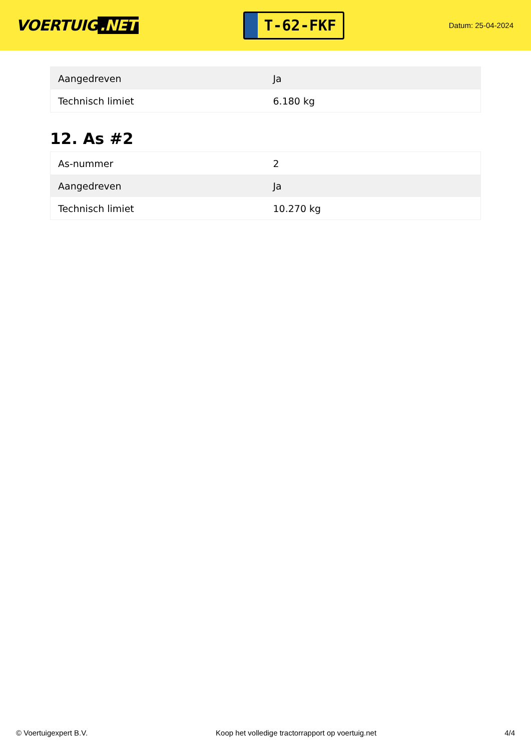VOERTUIG.NET
T-62-FKF
Datum: 25-04-2024
| Aangedreven | Ja |
| Technisch limiet | 6.180 kg |
12. As #2
| As-nummer | 2 |
| Aangedreven | Ja |
| Technisch limiet | 10.270 kg |
© Voertuigexpert B.V. Koop het volledige tractorrapport op voertuig.net 4/4